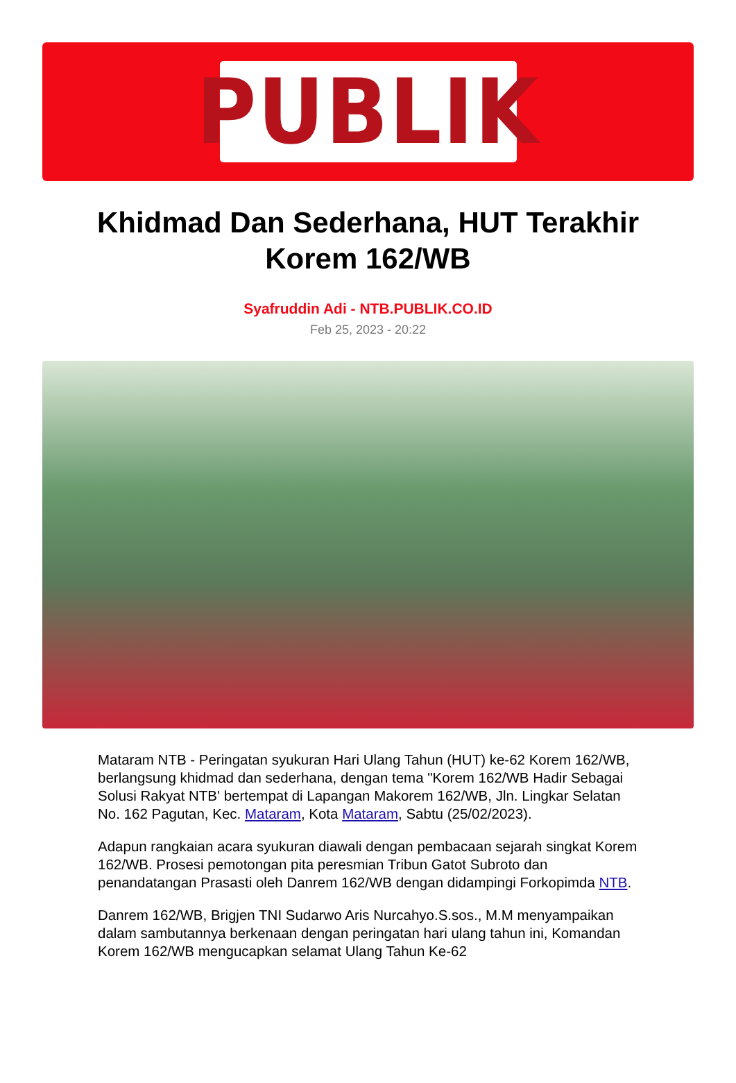PUBLIK
Khidmad Dan Sederhana, HUT Terakhir Korem 162/WB
Syafruddin Adi - NTB.PUBLIK.CO.ID
Feb 25, 2023 - 20:22
Mataram NTB - Peringatan syukuran Hari Ulang Tahun (HUT) ke-62 Korem 162/WB, berlangsung khidmad dan sederhana, dengan tema "Korem 162/WB Hadir Sebagai Solusi Rakyat NTB' bertempat di Lapangan Makorem 162/WB, Jln. Lingkar Selatan No. 162 Pagutan, Kec. Mataram, Kota Mataram, Sabtu (25/02/2023).
Adapun rangkaian acara syukuran diawali dengan pembacaan sejarah singkat Korem 162/WB. Prosesi pemotongan pita peresmian Tribun Gatot Subroto dan penandatangan Prasasti oleh Danrem 162/WB dengan didampingi Forkopimda NTB.
Danrem 162/WB, Brigjen TNI Sudarwo Aris Nurcahyo.S.sos., M.M menyampaikan dalam sambutannya berkenaan dengan peringatan hari ulang tahun ini, Komandan Korem 162/WB mengucapkan selamat Ulang Tahun Ke-62